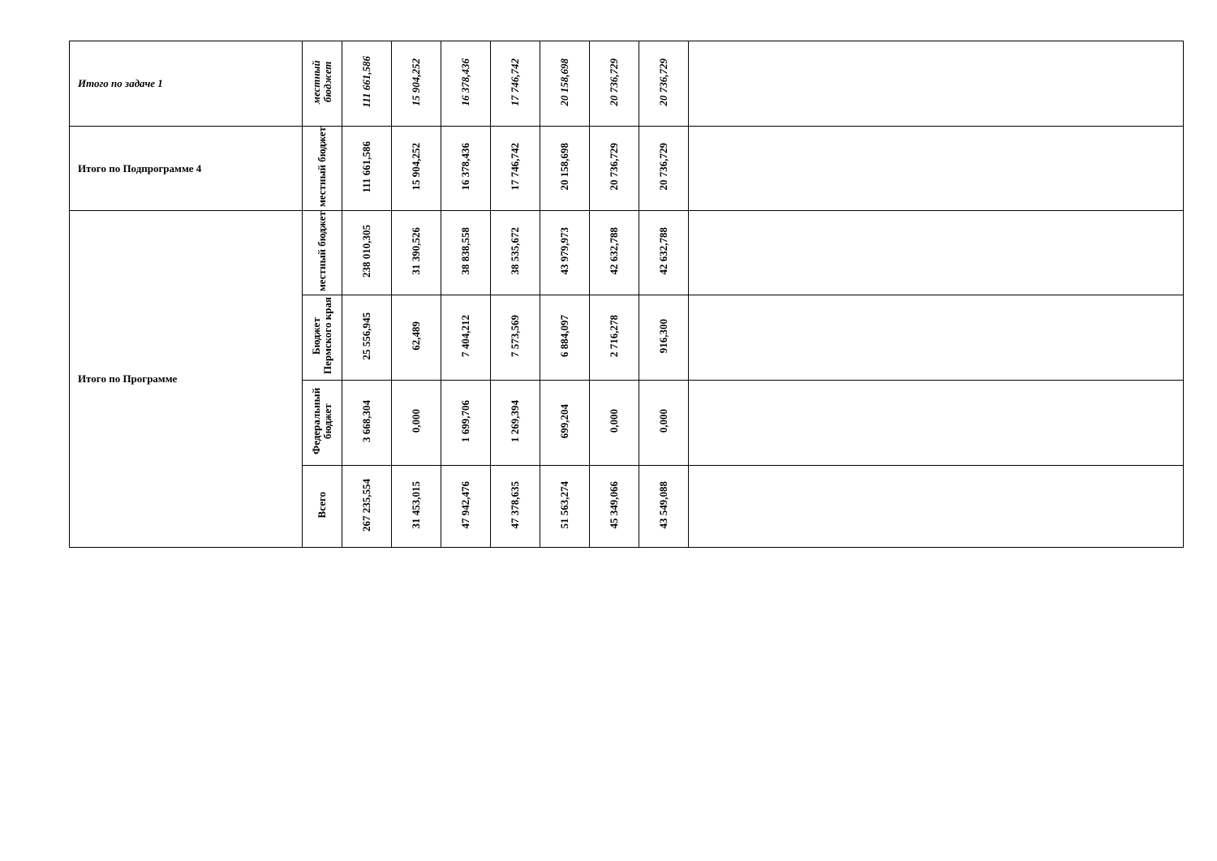| Итого по задаче 1 | местный бюджет | 111 661,586 | 15 904,252 | 16 378,436 | 17 746,742 | 20 158,698 | 20 736,729 | 20 736,729 | |
| Итого по Подпрограмме 4 | местный бюджет | 111 661,586 | 15 904,252 | 16 378,436 | 17 746,742 | 20 158,698 | 20 736,729 | 20 736,729 | |
| Итого по Программе | местный бюджет | 238 010,305 | 31 390,526 | 38 838,558 | 38 535,672 | 43 979,973 | 42 632,788 | 42 632,788 | |
| | Бюджет Пермского края | 25 556,945 | 62,489 | 7 404,212 | 7 573,569 | 6 884,097 | 2 716,278 | 916,300 | |
| | Федеральный бюджет | 3 668,304 | 0,000 | 1 699,706 | 1 269,394 | 699,204 | 0,000 | 0,000 | |
| | Всего | 267 235,554 | 31 453,015 | 47 942,476 | 47 378,635 | 51 563,274 | 45 349,066 | 43 549,088 | |